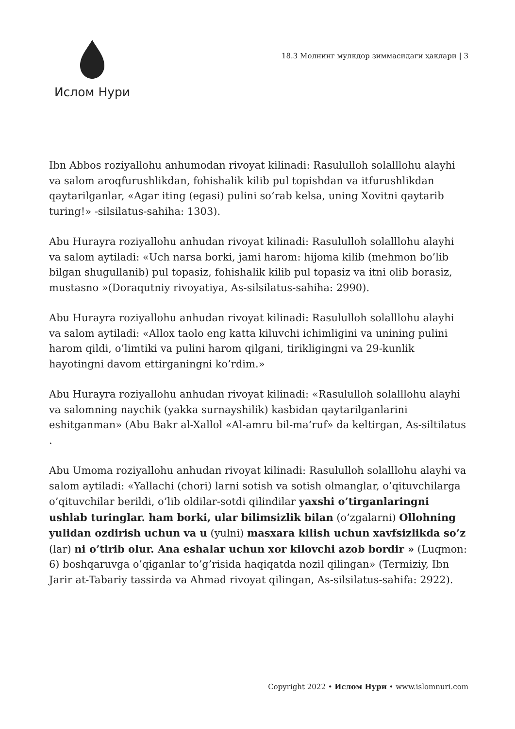Ислом Нури
18.3 Молнинг мулкдор зиммасидаги ҳақлари | 3
Ibn Abbos roziyallohu anhumodan rivoyat kilinadi: Rasululloh solalllohu alayhi va salom aroqfurushlikdan, fohishalik kilib pul topishdan va itfurushlikdan qaytarilganlar, «Agar iting (egasi) pulini so’rab kelsa, uning Xovitni qaytarib turing!» -silsilatus-sahiha: 1303).
Abu Hurayra roziyallohu anhudan rivoyat kilinadi: Rasululloh solalllohu alayhi va salom aytiladi: «Uch narsa borki, jami harom: hijoma kilib (mehmon bo’lib bilgan shugullanib) pul topasiz, fohishalik kilib pul topasiz va itni olib borasiz, mustasno »(Doraqutniy rivoyatiya, As-silsilatus-sahiha: 2990).
Abu Hurayra roziyallohu anhudan rivoyat kilinadi: Rasululloh solalllohu alayhi va salom aytiladi: «Allox taolo eng katta kiluvchi ichimligini va unining pulini harom qildi, o’limtiki va pulini harom qilgani, tirikligingni va 29-kunlik hayotingni davom ettirganingni ko’rdim.»
Abu Hurayra roziyallohu anhudan rivoyat kilinadi: «Rasululloh solalllohu alayhi va salomning naychik (yakka surnayshilik) kasbidan qaytarilganlarini eshitganman» (Abu Bakr al-Xallol «Al-amru bil-ma’ruf» da keltirgan, As-siltilatus .
Abu Umoma roziyallohu anhudan rivoyat kilinadi: Rasululloh solalllohu alayhi va salom aytiladi: «Yallachi (chori) larni sotish va sotish olmanglar, o’qituvchilarga o’qituvchilar berildi, o’lib oldilar-sotdi qilindilar yaxshi o’tirganlaringni ushlab turinglar. ham borki, ular bilimsizlik bilan (o’zgalarni) Ollohning yulidan ozdirish uchun va u (yulni) masxara kilish uchun xavfsizlikda so’z (lar) ni o’tirib olur. Ana eshalar uchun xor kilovchi azob bordir » (Luqmon: 6) boshqaruvga o’qiganlar to’g’risida haqiqatda nozil qilingan» (Termiziy, Ibn Jarir at-Tabariy tassirda va Ahmad rivoyat qilingan, As-silsilatus-sahifa: 2922).
Copyright 2022 • Ислом Нури • www.islomnuri.com